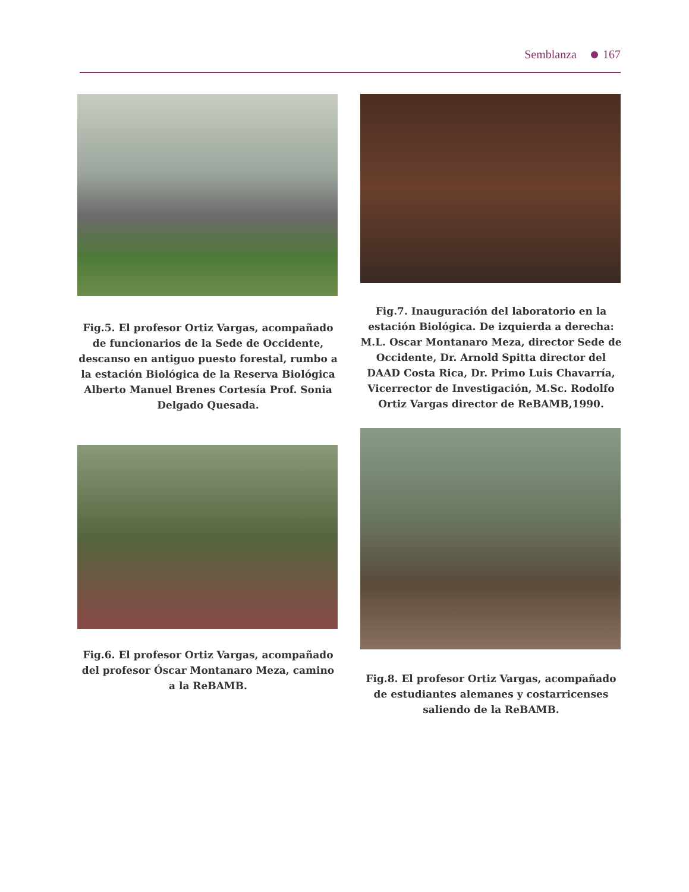Semblanza 167
Fig.5. El profesor Ortiz Vargas, acompañado de funcionarios de la Sede de Occidente, descanso en antiguo puesto forestal, rumbo a la estación Biológica de la Reserva Biológica Alberto Manuel Brenes Cortesía Prof. Sonia Delgado Quesada.
Fig.6. El profesor Ortiz Vargas, acompañado del profesor Óscar Montanaro Meza, camino a la ReBAMB.
Fig.7. Inauguración del laboratorio en la estación Biológica. De izquierda a derecha: M.L. Oscar Montanaro Meza, director Sede de Occidente, Dr. Arnold Spitta director del DAAD Costa Rica, Dr. Primo Luis Chavarría, Vicerrector de Investigación, M.Sc. Rodolfo Ortiz Vargas director de ReBAMB,1990.
Fig.8. El profesor Ortiz Vargas, acompañado de estudiantes alemanes y costarricenses saliendo de la ReBAMB.